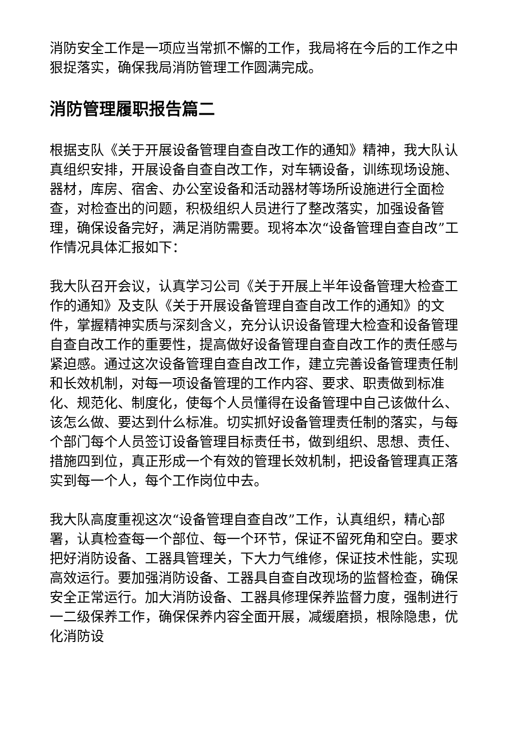消防安全工作是一项应当常抓不懈的工作，我局将在今后的工作之中狠捉落实，确保我局消防管理工作圆满完成。
消防管理履职报告篇二
根据支队《关于开展设备管理自查自改工作的通知》精神，我大队认真组织安排，开展设备自查自改工作，对车辆设备，训练现场设施、器材，库房、宿舍、办公室设备和活动器材等场所设施进行全面检查，对检查出的问题，积极组织人员进行了整改落实，加强设备管理，确保设备完好，满足消防需要。现将本次“设备管理自查自改”工作情况具体汇报如下：
我大队召开会议，认真学习公司《关于开展上半年设备管理大检查工作的通知》及支队《关于开展设备管理自查自改工作的通知》的文件，掌握精神实质与深刻含义，充分认识设备管理大检查和设备管理自查自改工作的重要性，提高做好设备管理自查自改工作的责任感与紧迫感。通过这次设备管理自查自改工作，建立完善设备管理责任制和长效机制，对每一项设备管理的工作内容、要求、职责做到标准化、规范化、制度化，使每个人员懂得在设备管理中自己该做什么、该怎么做、要达到什么标准。切实抓好设备管理责任制的落实，与每个部门每个人员签订设备管理目标责任书，做到组织、思想、责任、措施四到位，真正形成一个有效的管理长效机制，把设备管理真正落实到每一个人，每个工作岗位中去。
我大队高度重视这次“设备管理自查自改”工作，认真组织，精心部署，认真检查每一个部位、每一个环节，保证不留死角和空白。要求把好消防设备、工器具管理关，下大力气维修，保证技术性能，实现高效运行。要加强消防设备、工器具自查自改现场的监督检查，确保安全正常运行。加大消防设备、工器具修理保养监督力度，强制进行一二级保养工作，确保保养内容全面开展，减缓磨损，根除隐患，优化消防设